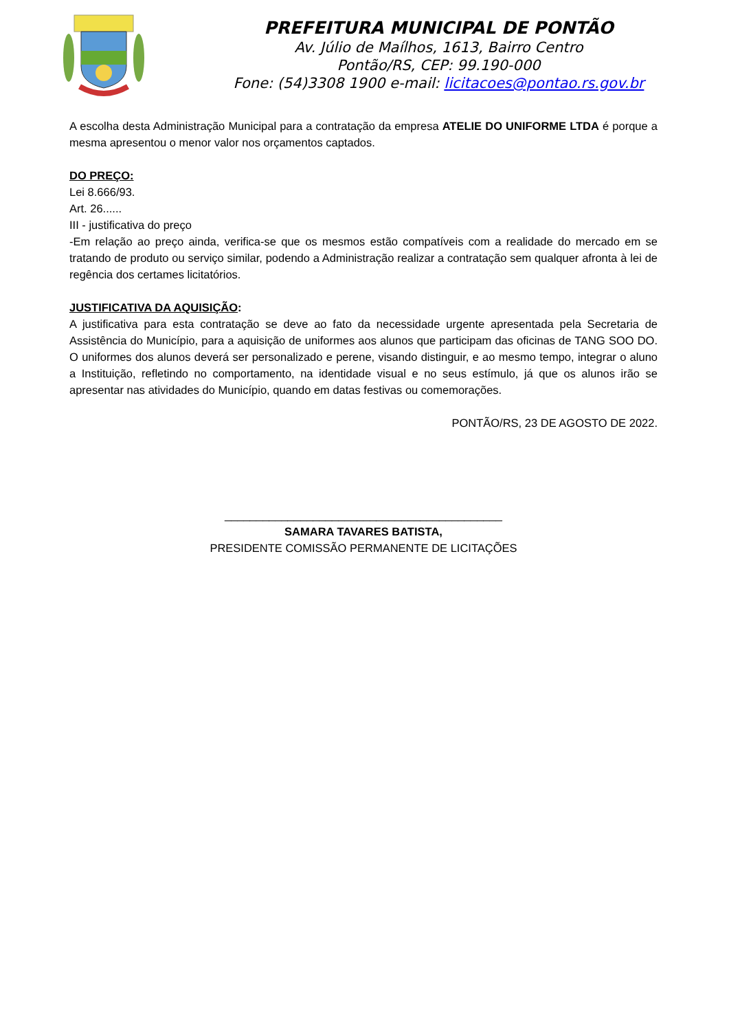PREFEITURA MUNICIPAL DE PONTÃO
Av. Júlio de Maílhos, 1613, Bairro Centro
Pontão/RS, CEP: 99.190-000
Fone: (54)3308 1900 e-mail: licitacoes@pontao.rs.gov.br
A escolha desta Administração Municipal para a contratação da empresa ATELIE DO UNIFORME LTDA é porque a mesma apresentou o menor valor nos orçamentos captados.
DO PREÇO:
Lei 8.666/93.
Art. 26......
III - justificativa do preço
-Em relação ao preço ainda, verifica-se que os mesmos estão compatíveis com a realidade do mercado em se tratando de produto ou serviço similar, podendo a Administração realizar a contratação sem qualquer afronta à lei de regência dos certames licitatórios.
JUSTIFICATIVA DA AQUISIÇÃO:
A justificativa para esta contratação se deve ao fato da necessidade urgente apresentada pela Secretaria de Assistência do Município, para a aquisição de uniformes aos alunos que participam das oficinas de TANG SOO DO. O uniformes dos alunos deverá ser personalizado e perene, visando distinguir, e ao mesmo tempo, integrar o aluno a Instituição, refletindo no comportamento, na identidade visual e no seus estímulo, já que os alunos irão se apresentar nas atividades do Município, quando em datas festivas ou comemorações.
PONTÃO/RS, 23 DE AGOSTO DE 2022.
____________________________________________
SAMARA TAVARES BATISTA,
PRESIDENTE COMISSÃO PERMANENTE DE LICITAÇÕES